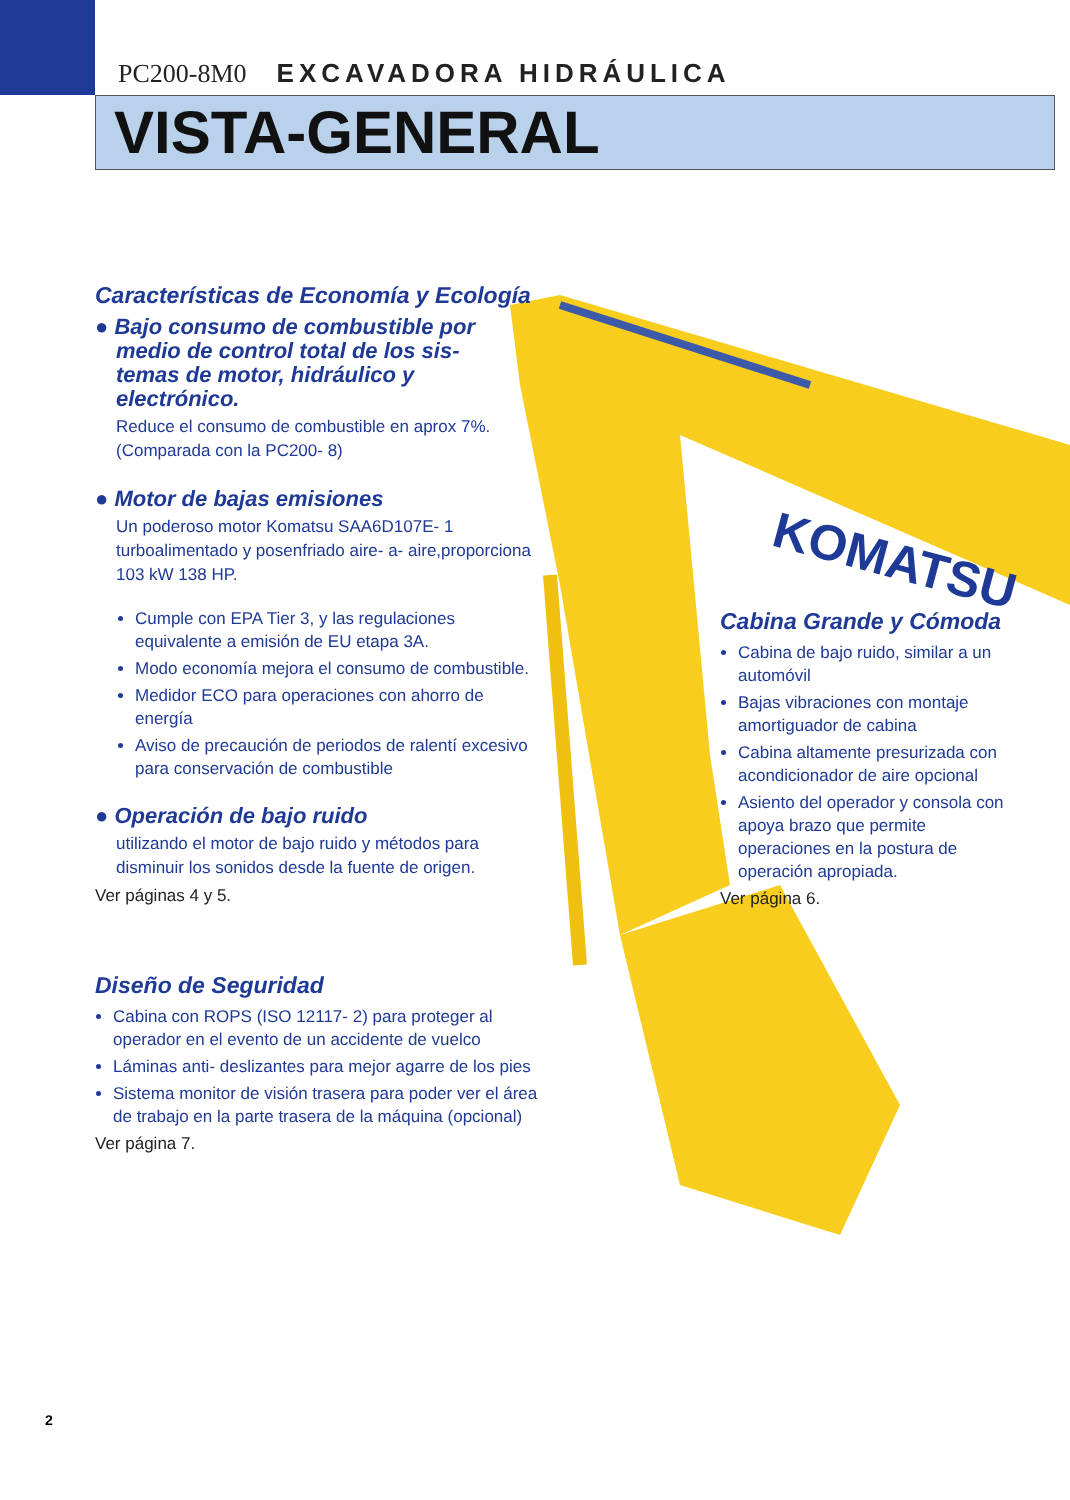PC200-8M0 EXCAVADORA HIDRÁULICA
VISTA-GENERAL
KOMATSU
Características de Economía y Ecología
● Bajo consumo de combustible por
medio de control total de los sis-
temas de motor, hidráulico y
electrónico.
Reduce el consumo de combustible en aprox 7%.
(Comparada con la PC200- 8)
● Motor de bajas emisiones
Un poderoso motor Komatsu SAA6D107E- 1
turboalimentado y posenfriado aire- a- aire,proporciona
103 kW 138 HP.
Cumple con EPA Tier 3, y las regulaciones equivalente a emisión de EU etapa 3A.
Modo economía mejora el consumo de combustible.
Medidor ECO para operaciones con ahorro de energía
Aviso de precaución de periodos de ralentí excesivo para conservación de combustible
● Operación de bajo ruido
utilizando el motor de bajo ruido y métodos para disminuir los sonidos desde la fuente de origen.
Ver páginas 4 y 5.
Diseño de Seguridad
Cabina con ROPS (ISO 12117- 2) para proteger al operador en el evento de un accidente de vuelco
Láminas anti- deslizantes para mejor agarre de los pies
Sistema monitor de visión trasera para poder ver el área de trabajo en la parte trasera de la máquina (opcional)
Ver página 7.
Cabina Grande y Cómoda
Cabina de bajo ruido, similar a un automóvil
Bajas vibraciones con montaje amortiguador de cabina
Cabina altamente presurizada con acondicionador de aire opcional
Asiento del operador y consola con apoya brazo que permite operaciones en la postura de operación apropiada.
Ver página 6.
2